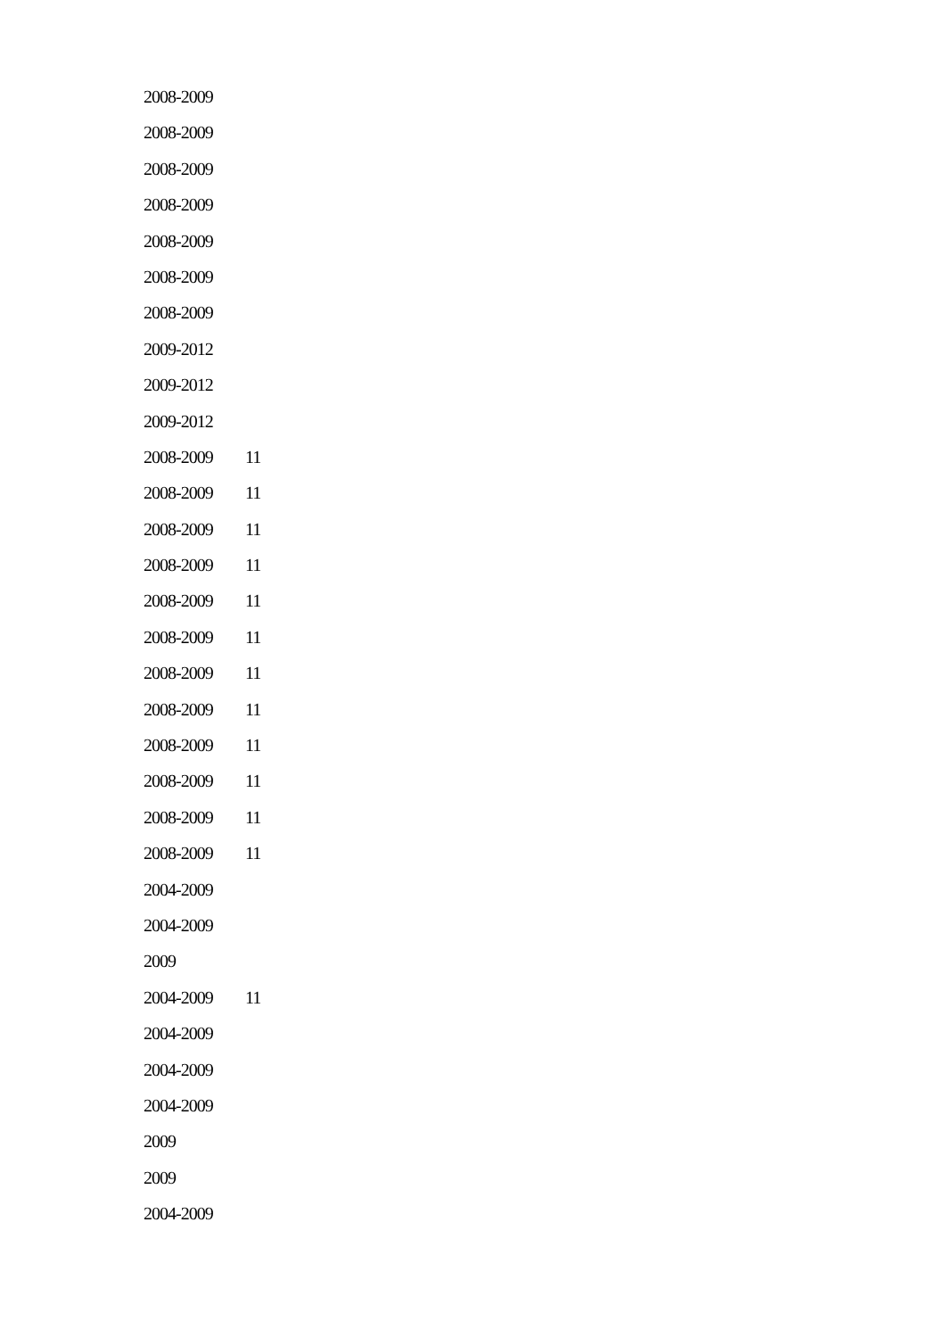2008-2009
2008-2009
2008-2009
2008-2009
2008-2009
2008-2009
2008-2009
2009-2012
2009-2012
2009-2012
2008-2009 11
2008-2009 11
2008-2009 11
2008-2009 11
2008-2009 11
2008-2009 11
2008-2009 11
2008-2009 11
2008-2009 11
2008-2009 11
2008-2009 11
2008-2009 11
2004-2009
2004-2009
2009
2004-2009 11
2004-2009
2004-2009
2004-2009
2009
2009
2004-2009